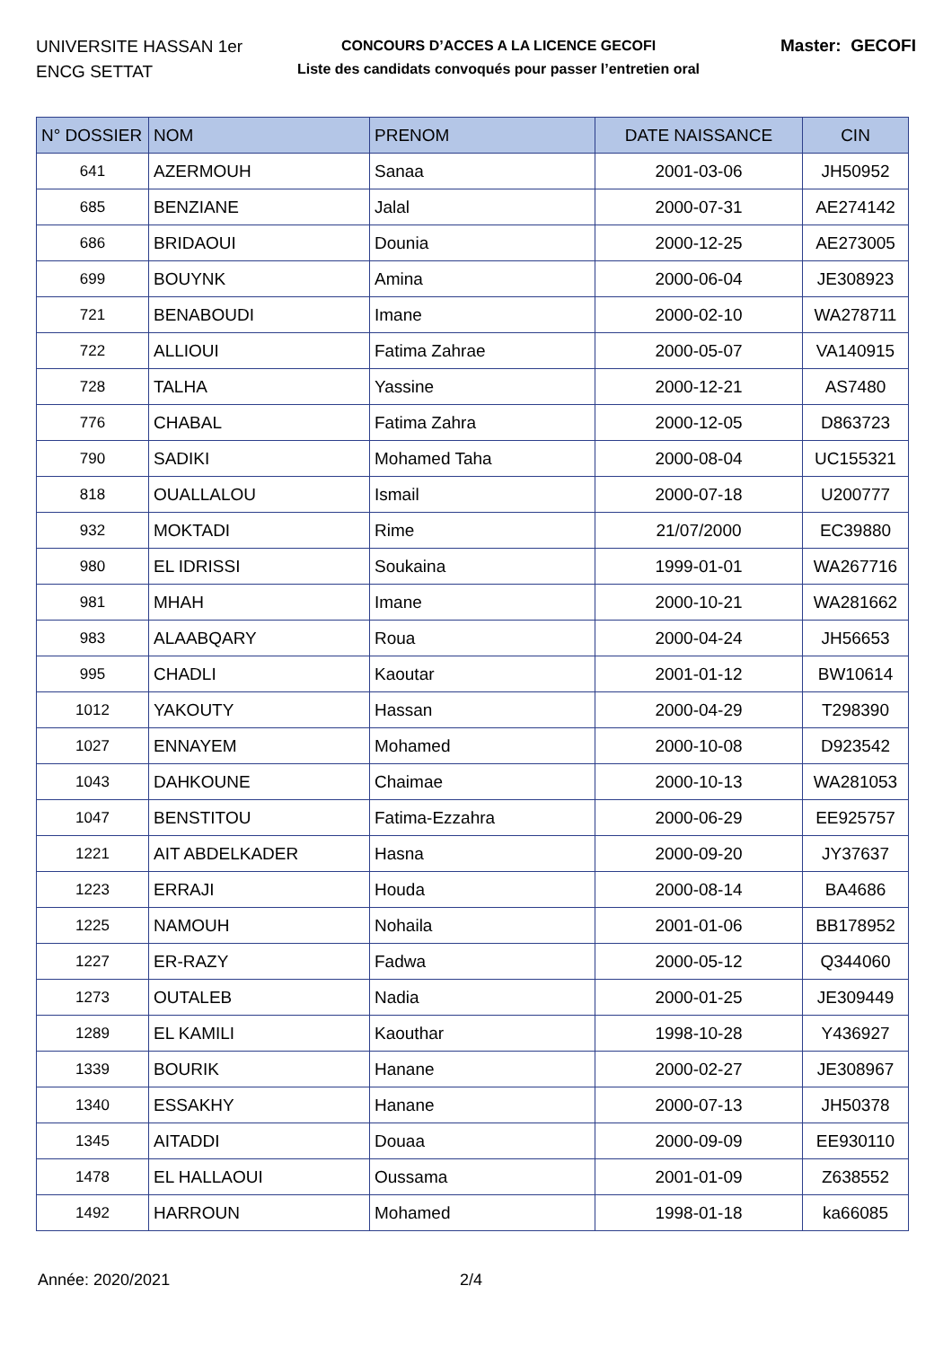UNIVERSITE HASSAN 1er
ENCG SETTAT
CONCOURS D’ACCES A LA LICENCE GECOFI
Liste des candidats convoqués pour passer l’entretien oral
Master: GECOFI
| N° DOSSIER | NOM | PRENOM | DATE NAISSANCE | CIN |
| --- | --- | --- | --- | --- |
| 641 | AZERMOUH | Sanaa | 2001-03-06 | JH50952 |
| 685 | BENZIANE | Jalal | 2000-07-31 | AE274142 |
| 686 | BRIDAOUI | Dounia | 2000-12-25 | AE273005 |
| 699 | BOUYNK | Amina | 2000-06-04 | JE308923 |
| 721 | BENABOUDI | Imane | 2000-02-10 | WA278711 |
| 722 | ALLIOUI | Fatima Zahrae | 2000-05-07 | VA140915 |
| 728 | TALHA | Yassine | 2000-12-21 | AS7480 |
| 776 | CHABAL | Fatima Zahra | 2000-12-05 | D863723 |
| 790 | SADIKI | Mohamed Taha | 2000-08-04 | UC155321 |
| 818 | OUALLALOU | Ismail | 2000-07-18 | U200777 |
| 932 | MOKTADI | Rime | 21/07/2000 | EC39880 |
| 980 | EL IDRISSI | Soukaina | 1999-01-01 | WA267716 |
| 981 | MHAH | Imane | 2000-10-21 | WA281662 |
| 983 | ALAABQARY | Roua | 2000-04-24 | JH56653 |
| 995 | CHADLI | Kaoutar | 2001-01-12 | BW10614 |
| 1012 | YAKOUTY | Hassan | 2000-04-29 | T298390 |
| 1027 | ENNAYEM | Mohamed | 2000-10-08 | D923542 |
| 1043 | DAHKOUNE | Chaimae | 2000-10-13 | WA281053 |
| 1047 | BENSTITOU | Fatima-Ezzahra | 2000-06-29 | EE925757 |
| 1221 | AIT ABDELKADER | Hasna | 2000-09-20 | JY37637 |
| 1223 | ERRAJI | Houda | 2000-08-14 | BA4686 |
| 1225 | NAMOUH | Nohaila | 2001-01-06 | BB178952 |
| 1227 | ER-RAZY | Fadwa | 2000-05-12 | Q344060 |
| 1273 | OUTALEB | Nadia | 2000-01-25 | JE309449 |
| 1289 | EL KAMILI | Kaouthar | 1998-10-28 | Y436927 |
| 1339 | BOURIK | Hanane | 2000-02-27 | JE308967 |
| 1340 | ESSAKHY | Hanane | 2000-07-13 | JH50378 |
| 1345 | AITADDI | Douaa | 2000-09-09 | EE930110 |
| 1478 | EL HALLAOUI | Oussama | 2001-01-09 | Z638552 |
| 1492 | HARROUN | Mohamed | 1998-01-18 | ka66085 |
Année: 2020/2021 2/4